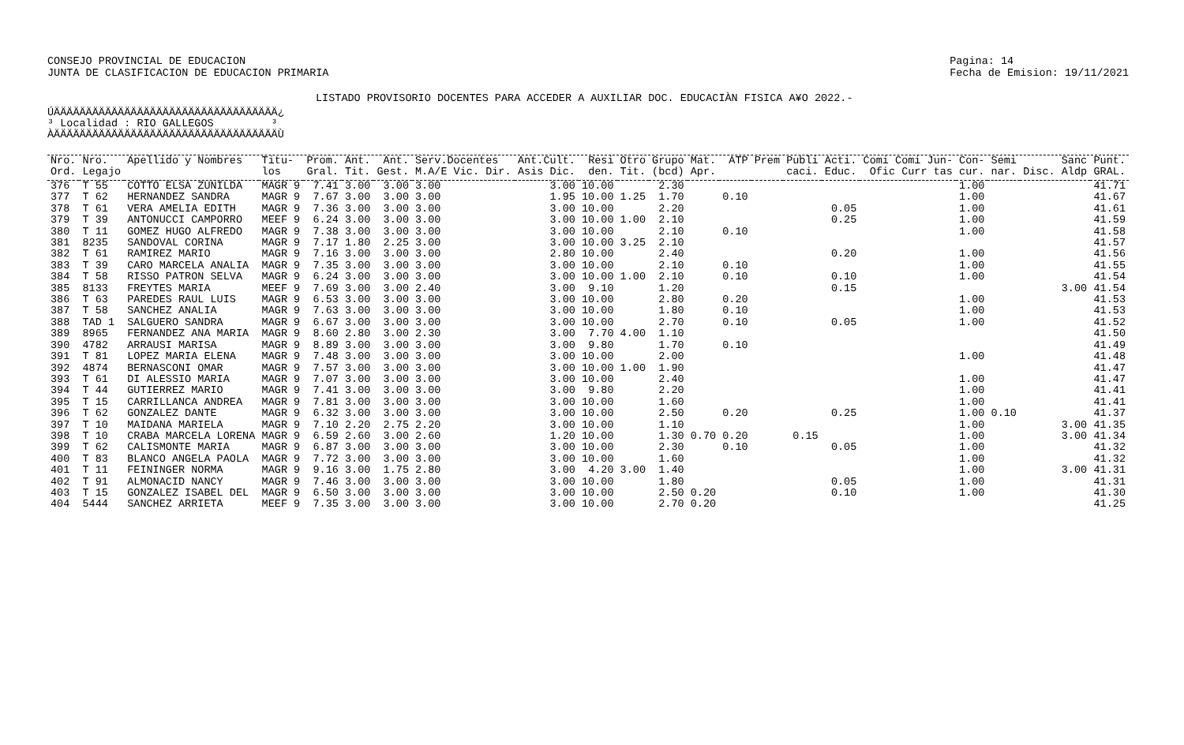CONSEJO PROVINCIAL DE EDUCACION
JUNTA DE CLASIFICACION DE EDUCACION PRIMARIA
Pagina: 14
Fecha de Emision: 19/11/2021
LISTADO PROVISORIO DOCENTES PARA ACCEDER A AUXILIAR DOC. EDUCACIÀN FISICA A¥O 2022.-
ÚÄÄÄÄÄÄÄÄÄÄÄÄÄÄÄÄÄÄÄÄÄÄÄÄÄÄÄÄÄÄÄÄÄÄÄ¿ ³ Localidad : RIO GALLEGOS ³ ÀÄÄÄÄÄÄÄÄÄÄÄÄÄÄÄÄÄÄÄÄÄÄÄÄÄÄÄÄÄÄÄÄÄÄÄÙ
| Nro. | Nro. | Apellido y Nombres | Titu- | Prom. | Ant. | Ant. | Serv.Docentes | Ant.Cult. | Resi | Otro | Grupo | Mat. | ATP | Prem | Publi | Acti. | Comi Comi Jun- | Con- | Semi | Sanc | Punt. |
| --- | --- | --- | --- | --- | --- | --- | --- | --- | --- | --- | --- | --- | --- | --- | --- | --- | --- | --- | --- | --- | --- |
| Ord. | Legajo | | los | Gral. | Tit. | Gest. | M.A/E Vic. Dir. | Asis Dic. | den. | Tit. | (bcd) | Apr. | | | caci. | Educ. | Ofic Curr tas | cur. | nar. | Disc. Aldp | GRAL. |
| 376 | T 55 | COTTO ELSA ZUNILDA | MAGR 9 | 7.41 | 3.00 | 3.00 | 3.00 | 3.00 | 10.00 | | 2.30 | | | | | | | 1.00 | | | 41.71 |
| 377 | T 62 | HERNANDEZ SANDRA | MAGR 9 | 7.67 | 3.00 | 3.00 | 3.00 | 1.95 | 10.00 | 1.25 | 1.70 | | 0.10 | | | | | 1.00 | | | 41.67 |
| 378 | T 61 | VERA AMELIA EDITH | MAGR 9 | 7.36 | 3.00 | 3.00 | 3.00 | 3.00 | 10.00 | | 2.20 | | | | | 0.05 | | 1.00 | | | 41.61 |
| 379 | T 39 | ANTONUCCI CAMPORRO | MEEF 9 | 6.24 | 3.00 | 3.00 | 3.00 | 3.00 | 10.00 | 1.00 | 2.10 | | | | | 0.25 | | 1.00 | | | 41.59 |
| 380 | T 11 | GOMEZ HUGO ALFREDO | MAGR 9 | 7.38 | 3.00 | 3.00 | 3.00 | 3.00 | 10.00 | | 2.10 | | 0.10 | | | | | 1.00 | | | 41.58 |
| 381 | 8235 | SANDOVAL CORINA | MAGR 9 | 7.17 | 1.80 | 2.25 | 3.00 | 3.00 | 10.00 | 3.25 | 2.10 | | | | | | | | | | 41.57 |
| 382 | T 61 | RAMIREZ MARIO | MAGR 9 | 7.16 | 3.00 | 3.00 | 3.00 | 2.80 | 10.00 | | 2.40 | | | | | 0.20 | | 1.00 | | | 41.56 |
| 383 | T 39 | CARO MARCELA ANALIA | MAGR 9 | 7.35 | 3.00 | 3.00 | 3.00 | 3.00 | 10.00 | | 2.10 | | 0.10 | | | | | 1.00 | | | 41.55 |
| 384 | T 58 | RISSO PATRON SELVA | MAGR 9 | 6.24 | 3.00 | 3.00 | 3.00 | 3.00 | 10.00 | 1.00 | 2.10 | | 0.10 | | | 0.10 | | 1.00 | | | 41.54 |
| 385 | 8133 | FREYTES MARIA | MEEF 9 | 7.69 | 3.00 | 3.00 | 2.40 | 3.00 | 9.10 | | 1.20 | | | | | 0.15 | | | | 3.00 | 41.54 |
| 386 | T 63 | PAREDES RAUL LUIS | MAGR 9 | 6.53 | 3.00 | 3.00 | 3.00 | 3.00 | 10.00 | | 2.80 | | 0.20 | | | | | 1.00 | | | 41.53 |
| 387 | T 58 | SANCHEZ ANALIA | MAGR 9 | 7.63 | 3.00 | 3.00 | 3.00 | 3.00 | 10.00 | | 1.80 | | 0.10 | | | | | 1.00 | | | 41.53 |
| 388 | TAD 1 | SALGUERO SANDRA | MAGR 9 | 6.67 | 3.00 | 3.00 | 3.00 | 3.00 | 10.00 | | 2.70 | | 0.10 | | | 0.05 | | 1.00 | | | 41.52 |
| 389 | 8965 | FERNANDEZ ANA MARIA | MAGR 9 | 8.60 | 2.80 | 3.00 | 2.30 | 3.00 | 7.70 | 4.00 | 1.10 | | | | | | | | | | 41.50 |
| 390 | 4782 | ARRAUSI MARISA | MAGR 9 | 8.89 | 3.00 | 3.00 | 3.00 | 3.00 | 9.80 | | 1.70 | | 0.10 | | | | | | | | 41.49 |
| 391 | T 81 | LOPEZ MARIA ELENA | MAGR 9 | 7.48 | 3.00 | 3.00 | 3.00 | 3.00 | 10.00 | | 2.00 | | | | | | | 1.00 | | | 41.48 |
| 392 | 4874 | BERNASCONI OMAR | MAGR 9 | 7.57 | 3.00 | 3.00 | 3.00 | 3.00 | 10.00 | 1.00 | 1.90 | | | | | | | | | | 41.47 |
| 393 | T 61 | DI ALESSIO MARIA | MAGR 9 | 7.07 | 3.00 | 3.00 | 3.00 | 3.00 | 10.00 | | 2.40 | | | | | | | 1.00 | | | 41.47 |
| 394 | T 44 | GUTIERREZ MARIO | MAGR 9 | 7.41 | 3.00 | 3.00 | 3.00 | 3.00 | 9.80 | | 2.20 | | | | | | | 1.00 | | | 41.41 |
| 395 | T 15 | CARRILLANCA ANDREA | MAGR 9 | 7.81 | 3.00 | 3.00 | 3.00 | 3.00 | 10.00 | | 1.60 | | | | | | | 1.00 | | | 41.41 |
| 396 | T 62 | GONZALEZ DANTE | MAGR 9 | 6.32 | 3.00 | 3.00 | 3.00 | 3.00 | 10.00 | | 2.50 | | 0.20 | | | 0.25 | | 1.00 | 0.10 | | 41.37 |
| 397 | T 10 | MAIDANA MARIELA | MAGR 9 | 7.10 | 2.20 | 2.75 | 2.20 | 3.00 | 10.00 | | 1.10 | | | | | | | 1.00 | | 3.00 | 41.35 |
| 398 | T 10 | CRABA MARCELA LORENA | MAGR 9 | 6.59 | 2.60 | 3.00 | 2.60 | 1.20 | 10.00 | | 1.30 | 0.70 | 0.20 | | 0.15 | | | 1.00 | | 3.00 | 41.34 |
| 399 | T 62 | CALISMONTE MARIA | MAGR 9 | 6.87 | 3.00 | 3.00 | 3.00 | 3.00 | 10.00 | | 2.30 | | 0.10 | | | 0.05 | | 1.00 | | | 41.32 |
| 400 | T 83 | BLANCO ANGELA PAOLA | MAGR 9 | 7.72 | 3.00 | 3.00 | 3.00 | 3.00 | 10.00 | | 1.60 | | | | | | | 1.00 | | | 41.32 |
| 401 | T 11 | FEININGER NORMA | MAGR 9 | 9.16 | 3.00 | 1.75 | 2.80 | 3.00 | 4.20 | 3.00 | 1.40 | | | | | | | 1.00 | | 3.00 | 41.31 |
| 402 | T 91 | ALMONACID NANCY | MAGR 9 | 7.46 | 3.00 | 3.00 | 3.00 | 3.00 | 10.00 | | 1.80 | | | | | 0.05 | | 1.00 | | | 41.31 |
| 403 | T 15 | GONZALEZ ISABEL DEL | MAGR 9 | 6.50 | 3.00 | 3.00 | 3.00 | 3.00 | 10.00 | | 2.50 | 0.20 | | | | 0.10 | | 1.00 | | | 41.30 |
| 404 | 5444 | SANCHEZ ARRIETA | MEEF 9 | 7.35 | 3.00 | 3.00 | 3.00 | 3.00 | 10.00 | | 2.70 | 0.20 | | | | | | | | | 41.25 |